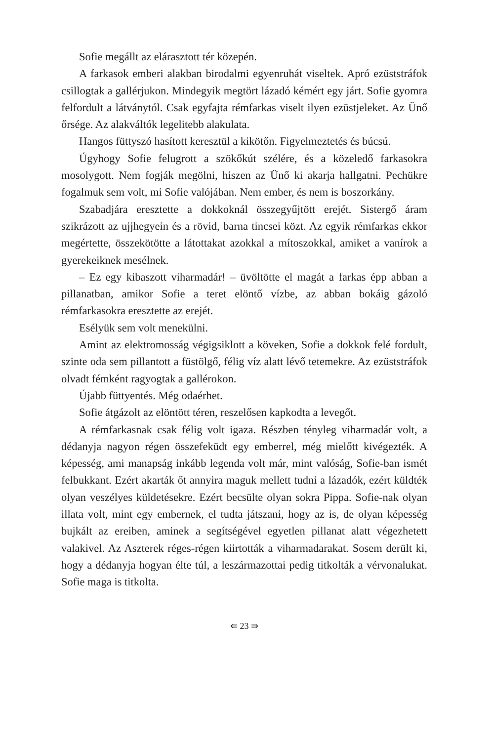Sofie megállt az elárasztott tér közepén.
A farkasok emberi alakban birodalmi egyenruhát viseltek. Apró ezüst­stráfok csillogtak a gallérjukon. Mindegyik megtört lázadó kémért egy járt. Sofie gyomra felfordult a látványtól. Csak egyfajta rémfarkas vi­selt ilyen ezüstjeleket. Az Ünő őrsége. Az alakváltók legelitebb alakulata.
Hangos füttyszó hasított keresztül a kikötőn. Figyelmeztetés és bú­csú.
Úgyhogy Sofie felugrott a szökőkút szélére, és a közeledő farkasokra mosolygott. Nem fogják megölni, hiszen az Ünő ki akarja hallgatni. Pe­chükre fogalmuk sem volt, mi Sofie valójában. Nem ember, és nem is boszorkány.
Szabadjára eresztette a dokkoknál összegyűjtött erejét. Sistergő áram szikrázott az ujjhegyein és a rövid, barna tincsei közt. Az egyik rémfarkas ekkor megértette, összekötötte a látottakat azokkal a mítoszokkal, ami­ket a vanírok a gyerekeiknek mesélnek.
– Ez egy kibaszott viharmadár! – üvöltötte el magát a farkas épp ab­ban a pillanatban, amikor Sofie a teret elöntő vízbe, az abban bokáig gá­zoló rémfarkasokra eresztette az erejét.
Esélyük sem volt menekülni.
Amint az elektromosság végigsiklott a köveken, Sofie a dokkok felé fordult, szinte oda sem pillantott a füstölgő, félig víz alatt lévő tete­mekre. Az ezüststráfok olvadt fémként ragyogtak a gallérokon.
Újabb füttyentés. Még odaérhet.
Sofie átgázolt az elöntött téren, reszelősen kapkodta a levegőt.
A rémfarkasnak csak félig volt igaza. Részben tényleg viharmadár volt, a dédanyja nagyon régen összefeküdt egy emberrel, még mielőtt kivé­gezték. A képesség, ami manapság inkább legenda volt már, mint való­ság, Sofie-ban ismét felbukkant. Ezért akarták őt annyira maguk mel­lett tudni a lázadók, ezért küldték olyan veszélyes küldetésekre. Ezért be­csülte olyan sokra Pippa. Sofie-nak olyan illata volt, mint egy embernek, el tudta játszani, hogy az is, de olyan képesség bujkált az ereiben, ami­nek a segítségével egyetlen pillanat alatt végezhetett valakivel. Az Aszte­rek réges-régen kiirtották a viharmadarakat. Sosem derült ki, hogy a déd­anyja hogyan élte túl, a leszármazottai pedig titkolták a vérvonalukat. Sofie maga is titkolta.
⇚ 23 ⇛